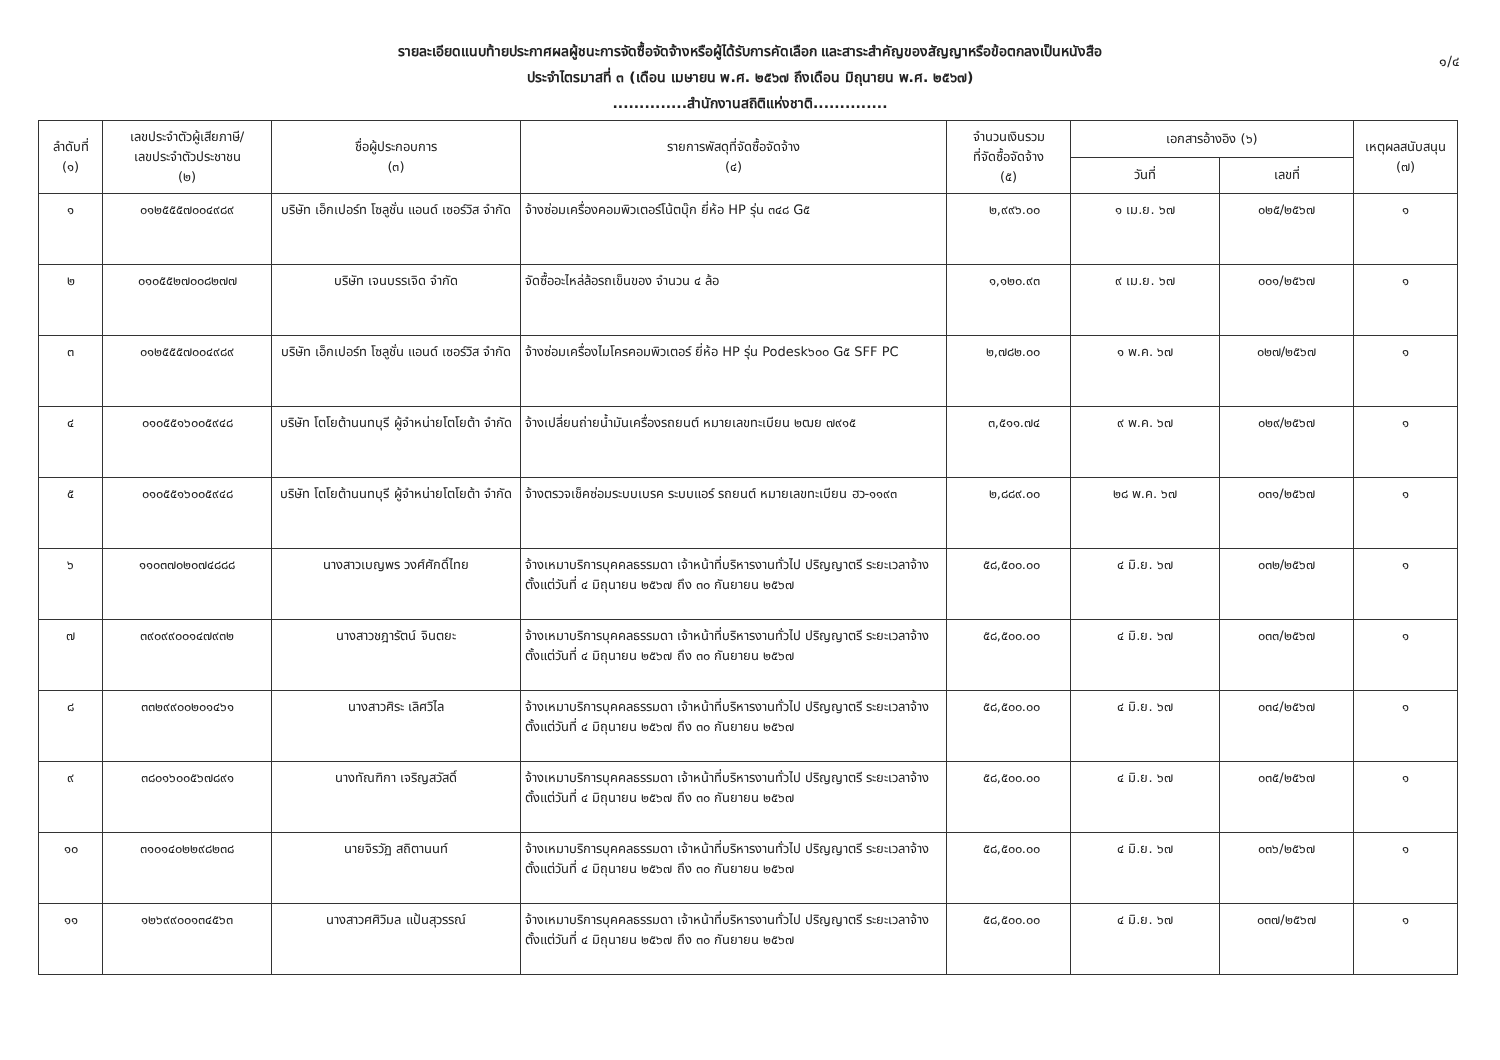รายละเอียดแนบท้ายประกาศผลผู้ชนะการจัดซื้อจัดจ้างหรือผู้ได้รับการคัดเลือก และสาระสำคัญของสัญญาหรือข้อตกลงเป็นหนังสือ
ประจำไตรมาสที่ ๓ (เดือน เมษายน พ.ศ. ๒๕๖๗ ถึงเดือน มิถุนายน พ.ศ. ๒๕๖๗)
..............สำนักงานสถิติแห่งชาติ..............
๑/๔
| ลำดับที่ (๑) | เลขประจำตัวผู้เสียภาษี/ เลขประจำตัวประชาชน (๒) | ชื่อผู้ประกอบการ (๓) | รายการพัสดุที่จัดซื้อจัดจ้าง (๔) | จำนวนเงินรวม ที่จัดซื้อจัดจ้าง (๕) | เอกสารอ้างอิง (๖) | | เหตุผลสนับสนุน (๗) |
| --- | --- | --- | --- | --- | --- | --- | --- |
| | | | | | วันที่ | เลขที่ | |
| ๑ | ๐๑๒๕๕๕๗๐๐๔๙๘๙ | บริษัท เอ็กเปอร์ท โซลูชั่น แอนด์ เซอร์วิส จำกัด | จ้างซ่อมเครื่องคอมพิวเตอร์โน้ตบุ๊ก ยี่ห้อ HP รุ่น ๓๔๘ G๕ | ๒,๙๙๖.๐๐ | ๑ เม.ย. ๖๗ | ๐๒๕/๒๕๖๗ | ๑ |
| ๒ | ๐๑๐๕๕๒๗๐๐๘๒๗๗ | บริษัท เจนบรรเจิด จำกัด | จัดซื้ออะไหล่ล้อรถเข็นของ จำนวน ๔ ล้อ | ๑,๑๒๐.๙๓ | ๙ เม.ย. ๖๗ | ๐๐๑/๒๕๖๗ | ๑ |
| ๓ | ๐๑๒๕๕๕๗๐๐๔๙๘๙ | บริษัท เอ็กเปอร์ท โซลูชั่น แอนด์ เซอร์วิส จำกัด | จ้างซ่อมเครื่องไมโครคอมพิวเตอร์ ยี่ห้อ HP รุ่น Podesk๖๐๐ G๕ SFF PC | ๒,๗๘๒.๐๐ | ๑ พ.ค. ๖๗ | ๐๒๗/๒๕๖๗ | ๑ |
| ๔ | ๐๑๐๕๕๑๖๐๐๕๙๔๘ | บริษัท โตโยต้านนทบุรี ผู้จำหน่ายโตโยต้า จำกัด | จ้างเปลี่ยนถ่ายน้ำมันเครื่องรถยนต์ หมายเลขทะเบียน ๒ฒย ๗๙๑๕ | ๓,๕๑๑.๗๔ | ๙ พ.ค. ๖๗ | ๐๒๙/๒๕๖๗ | ๑ |
| ๕ | ๐๑๐๕๕๑๖๐๐๕๙๔๘ | บริษัท โตโยต้านนทบุรี ผู้จำหน่ายโตโยต้า จำกัด | จ้างตรวจเช็คซ่อมระบบเบรค ระบบแอร์ รถยนต์ หมายเลขทะเบียน ฮว-๑๑๙๓ | ๒,๘๘๙.๐๐ | ๒๘ พ.ค. ๖๗ | ๐๓๑/๒๕๖๗ | ๑ |
| ๖ | ๑๑๐๓๗๐๒๐๗๔๘๘๘ | นางสาวเบญพร วงศ์ศักดิ์ไทย | จ้างเหมาบริการบุคคลธรรมดา เจ้าหน้าที่บริหารงานทั่วไป ปริญญาตรี ระยะเวลาจ้างตั้งแต่วันที่ ๔ มิถุนายน ๒๕๖๗ ถึง ๓๐ กันยายน ๒๕๖๗ | ๕๘,๕๐๐.๐๐ | ๔ มิ.ย. ๖๗ | ๐๓๒/๒๕๖๗ | ๑ |
| ๗ | ๓๙๐๙๙๐๐๑๔๗๙๓๒ | นางสาวชฎารัตน์ จินตยะ | จ้างเหมาบริการบุคคลธรรมดา เจ้าหน้าที่บริหารงานทั่วไป ปริญญาตรี ระยะเวลาจ้างตั้งแต่วันที่ ๔ มิถุนายน ๒๕๖๗ ถึง ๓๐ กันยายน ๒๕๖๗ | ๕๘,๕๐๐.๐๐ | ๔ มิ.ย. ๖๗ | ๐๓๓/๒๕๖๗ | ๑ |
| ๘ | ๓๓๒๙๙๐๐๒๐๑๔๖๑ | นางสาวศิระ เลิศวิไล | จ้างเหมาบริการบุคคลธรรมดา เจ้าหน้าที่บริหารงานทั่วไป ปริญญาตรี ระยะเวลาจ้างตั้งแต่วันที่ ๔ มิถุนายน ๒๕๖๗ ถึง ๓๐ กันยายน ๒๕๖๗ | ๕๘,๕๐๐.๐๐ | ๔ มิ.ย. ๖๗ | ๐๓๔/๒๕๖๗ | ๑ |
| ๙ | ๓๘๐๑๖๐๐๕๖๗๘๙๑ | นางทัณฑิกา เจริญสวัสดิ์ | จ้างเหมาบริการบุคคลธรรมดา เจ้าหน้าที่บริหารงานทั่วไป ปริญญาตรี ระยะเวลาจ้างตั้งแต่วันที่ ๔ มิถุนายน ๒๕๖๗ ถึง ๓๐ กันยายน ๒๕๖๗ | ๕๘,๕๐๐.๐๐ | ๔ มิ.ย. ๖๗ | ๐๓๕/๒๕๖๗ | ๑ |
| ๑๐ | ๓๑๐๑๔๐๒๒๙๘๒๓๘ | นายจิรวัฏ สถิตานนท์ | จ้างเหมาบริการบุคคลธรรมดา เจ้าหน้าที่บริหารงานทั่วไป ปริญญาตรี ระยะเวลาจ้างตั้งแต่วันที่ ๔ มิถุนายน ๒๕๖๗ ถึง ๓๐ กันยายน ๒๕๖๗ | ๕๘,๕๐๐.๐๐ | ๔ มิ.ย. ๖๗ | ๐๓๖/๒๕๖๗ | ๑ |
| ๑๑ | ๑๒๖๙๙๐๐๑๓๔๕๖๓ | นางสาวศศิวิมล แป้นสุวรรณ์ | จ้างเหมาบริการบุคคลธรรมดา เจ้าหน้าที่บริหารงานทั่วไป ปริญญาตรี ระยะเวลาจ้างตั้งแต่วันที่ ๔ มิถุนายน ๒๕๖๗ ถึง ๓๐ กันยายน ๒๕๖๗ | ๕๘,๕๐๐.๐๐ | ๔ มิ.ย. ๖๗ | ๐๓๗/๒๕๖๗ | ๑ |